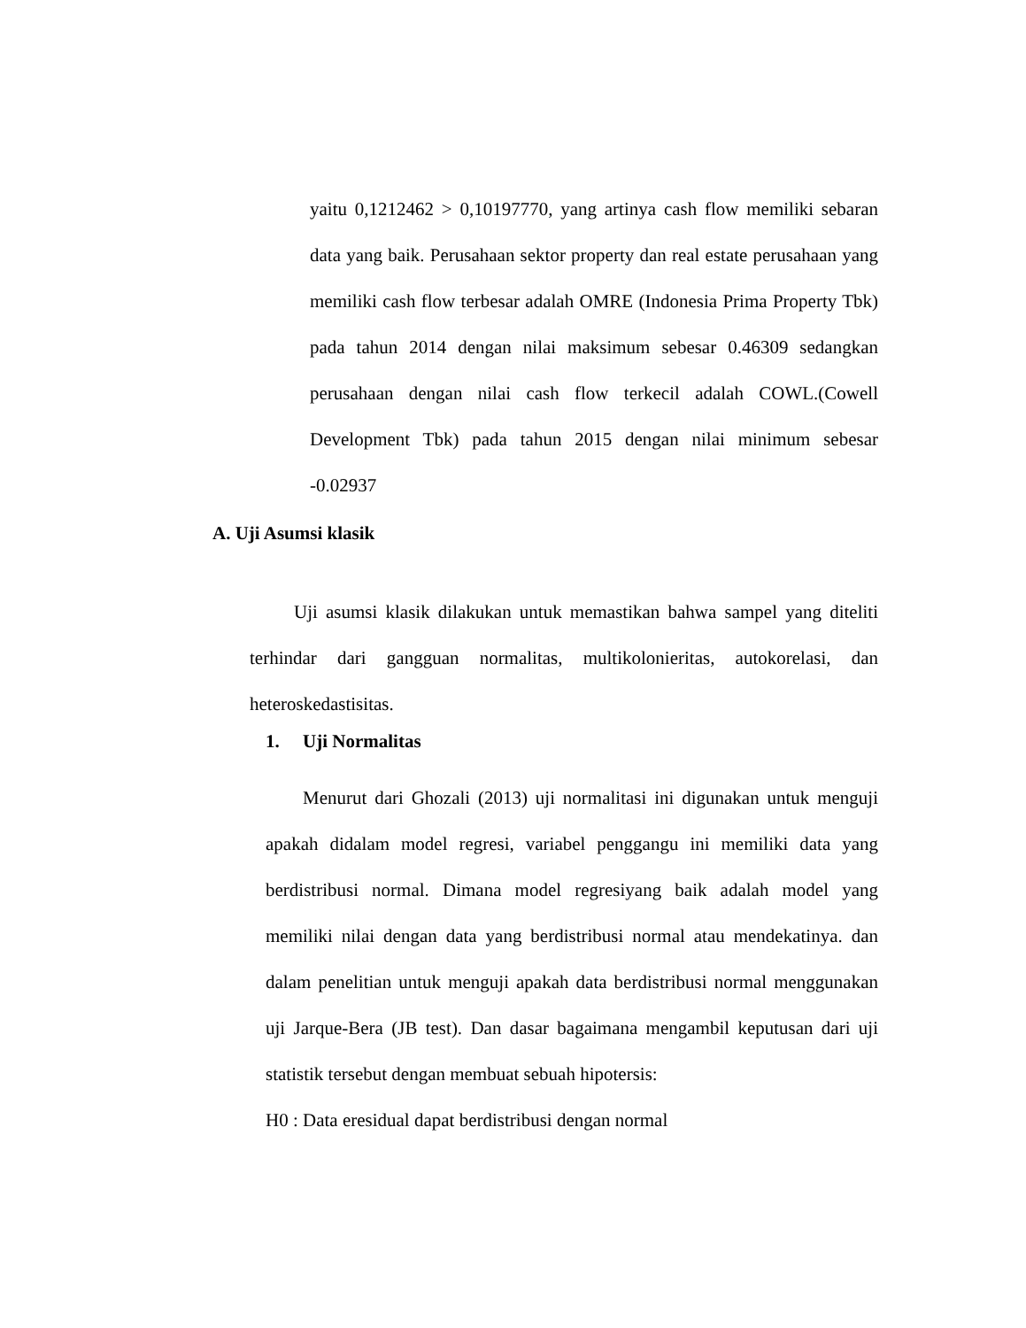yaitu 0,1212462 > 0,10197770, yang artinya cash flow memiliki sebaran data yang baik. Perusahaan sektor property dan real estate perusahaan yang memiliki cash flow terbesar adalah OMRE (Indonesia Prima Property Tbk) pada tahun 2014 dengan nilai maksimum sebesar 0.46309 sedangkan perusahaan dengan nilai cash flow terkecil adalah COWL.(Cowell Development Tbk) pada tahun 2015 dengan nilai minimum sebesar -0.02937
A. Uji Asumsi klasik
Uji asumsi klasik dilakukan untuk memastikan bahwa sampel yang diteliti terhindar dari gangguan normalitas, multikolonieritas, autokorelasi, dan heteroskedastisitas.
1. Uji Normalitas
Menurut dari Ghozali (2013) uji normalitasi ini digunakan untuk menguji apakah didalam model regresi, variabel penggangu ini memiliki data yang berdistribusi normal. Dimana model regresiyang baik adalah model yang memiliki nilai dengan data yang berdistribusi normal atau mendekatinya. dan dalam penelitian untuk menguji apakah data berdistribusi normal menggunakan uji Jarque-Bera (JB test). Dan dasar bagaimana mengambil keputusan dari uji statistik tersebut dengan membuat sebuah hipotersis:
H0 : Data eresidual dapat berdistribusi dengan normal